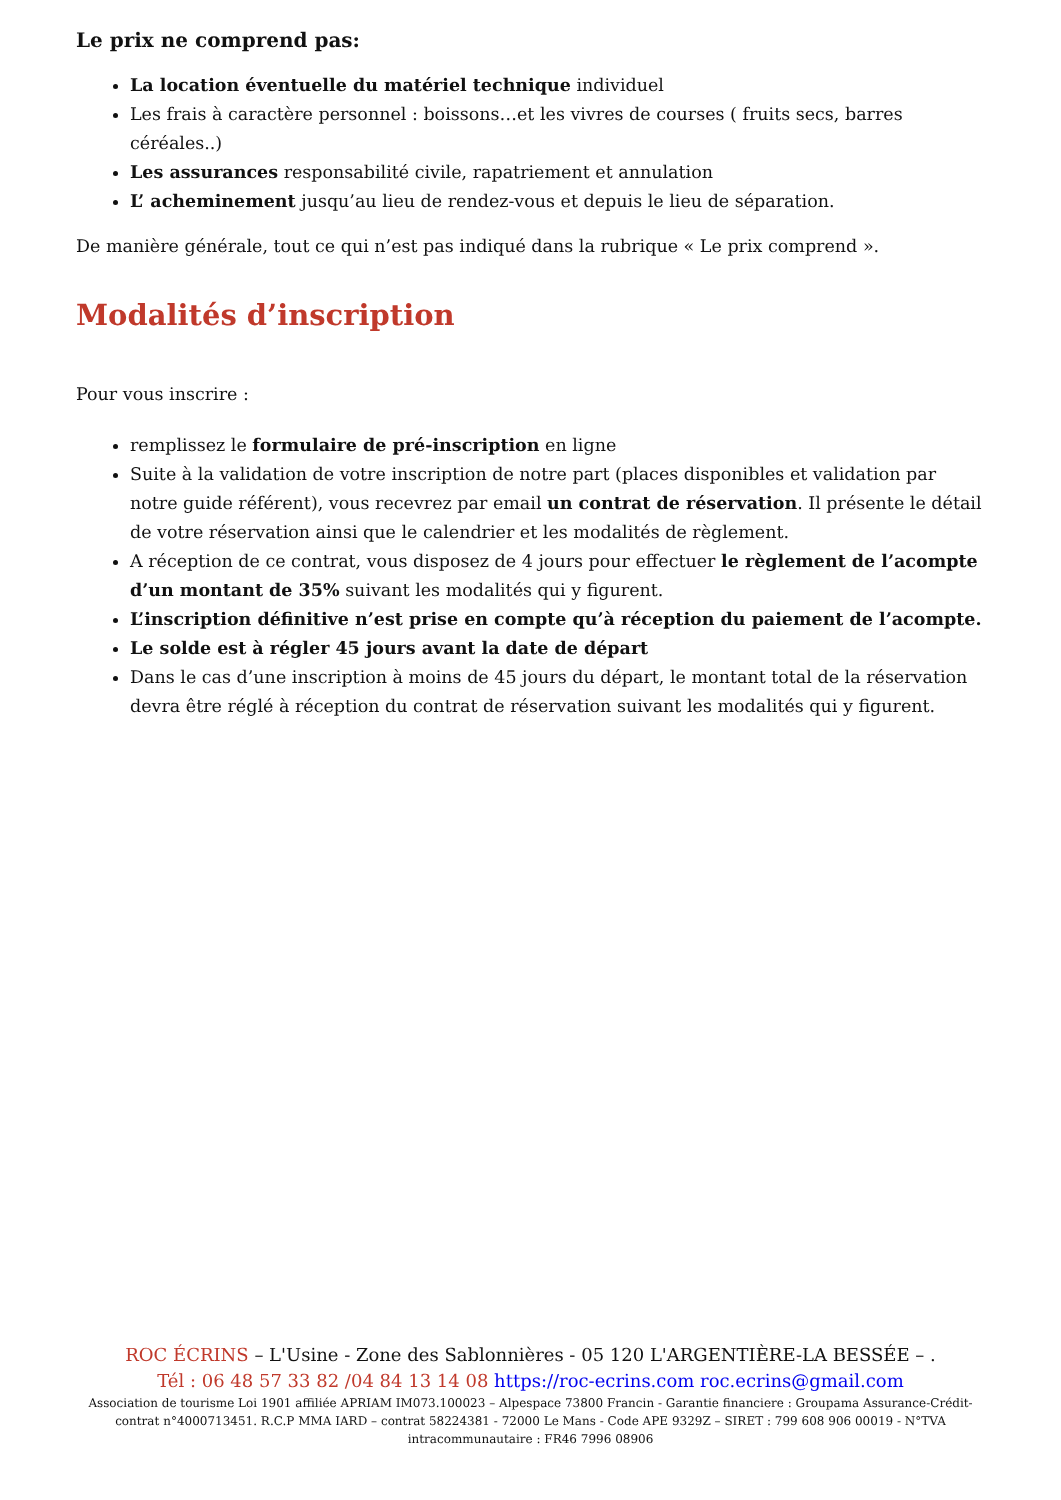Le prix ne comprend pas:
La location éventuelle du matériel technique individuel
Les frais à caractère personnel : boissons…et les vivres de courses ( fruits secs, barres céréales..)
Les assurances responsabilité civile, rapatriement et annulation
L’ acheminement jusqu’au lieu de rendez-vous et depuis le lieu de séparation.
De manière générale, tout ce qui n’est pas indiqué dans la rubrique « Le prix comprend ».
Modalités d’inscription
Pour vous inscrire :
remplissez le formulaire de pré-inscription en ligne
Suite à la validation de votre inscription de notre part (places disponibles et validation par notre guide référent), vous recevrez par email un contrat de réservation. Il présente le détail de votre réservation ainsi que le calendrier et les modalités de règlement.
A réception de ce contrat, vous disposez de 4 jours pour effectuer le règlement de l’acompte d’un montant de 35% suivant les modalités qui y figurent.
L’inscription définitive n’est prise en compte qu’à réception du paiement de l’acompte.
Le solde est à régler 45 jours avant la date de départ
Dans le cas d’une inscription à moins de 45 jours du départ, le montant total de la réservation devra être réglé à réception du contrat de réservation suivant les modalités qui y figurent.
ROC ÉCRINS – L'Usine - Zone des Sablonnières - 05 120 L'ARGENTIÈRE-LA BESSÉE – .
Tél : 06 48 57 33 82 /04 84 13 14 08 https://roc-ecrins.com roc.ecrins@gmail.com
Association de tourisme Loi 1901 affiliée APRIAM IM073.100023 – Alpespace 73800 Francin - Garantie financiere : Groupama Assurance-Crédit-contrat n°4000713451. R.C.P MMA IARD – contrat 58224381 - 72000 Le Mans - Code APE 9329Z – SIRET : 799 608 906 00019 - N°TVA intracommunautaire : FR46 7996 08906